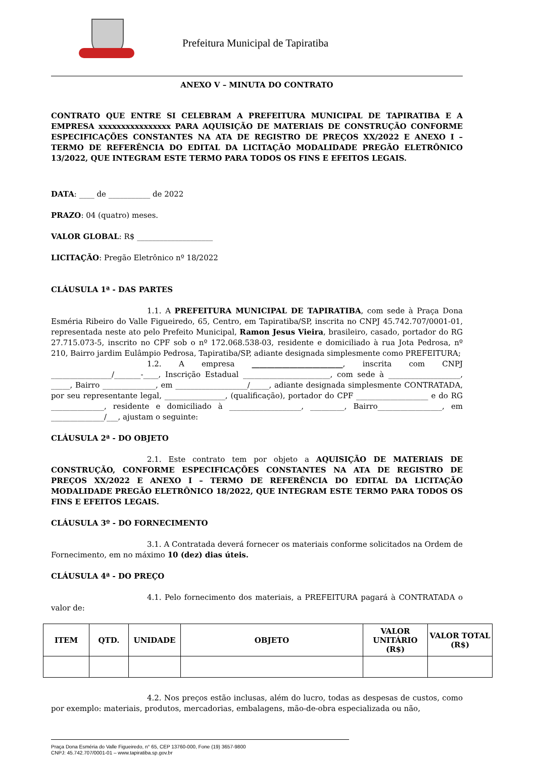Prefeitura Municipal de Tapiratiba
ANEXO V – MINUTA DO CONTRATO
CONTRATO QUE ENTRE SI CELEBRAM A PREFEITURA MUNICIPAL DE TAPIRATIBA E A EMPRESA xxxxxxxxxxxxxxxx PARA AQUISIÇÃO DE MATERIAIS DE CONSTRUÇÃO CONFORME ESPECIFICAÇÕES CONSTANTES NA ATA DE REGISTRO DE PREÇOS XX/2022 E ANEXO I – TERMO DE REFERÊNCIA DO EDITAL DA LICITAÇÃO MODALIDADE PREGÃO ELETRÔNICO 13/2022, QUE INTEGRAM ESTE TERMO PARA TODOS OS FINS E EFEITOS LEGAIS.
DATA: ____ de ___________ de 2022
PRAZO: 04 (quatro) meses.
VALOR GLOBAL: R$ ____________________
LICITAÇÃO: Pregão Eletrônico nº 18/2022
CLÁUSULA 1ª - DAS PARTES
1.1. A PREFEITURA MUNICIPAL DE TAPIRATIBA, com sede à Praça Dona Esméria Ribeiro do Valle Figueiredo, 65, Centro, em Tapiratiba/SP, inscrita no CNPJ 45.742.707/0001-01, representada neste ato pelo Prefeito Municipal, Ramon Jesus Vieira, brasileiro, casado, portador do RG 27.715.073-5, inscrito no CPF sob o nº 172.068.538-03, residente e domiciliado à rua Jota Pedrosa, nº 210, Bairro jardim Eulâmpio Pedrosa, Tapiratiba/SP, adiante designada simplesmente como PREFEITURA;
1.2. A empresa ________________________, inscrita com CNPJ ________________/_______-____, Inscrição Estadual _______________________, com sede à ___________________, _____, Bairro ______________, em ___________________/_____, adiante designada simplesmente CONTRATADA, por seu representante legal, ________________, (qualificação), portador do CPF ___________________ e do RG ______________, residente e domiciliado à ___________________, _________, Bairro_________________, em ______________/___, ajustam o seguinte:
CLÁUSULA 2ª - DO OBJETO
2.1. Este contrato tem por objeto a AQUISIÇÃO DE MATERIAIS DE CONSTRUÇÃO, CONFORME ESPECIFICAÇÕES CONSTANTES NA ATA DE REGISTRO DE PREÇOS XX/2022 E ANEXO I – TERMO DE REFERÊNCIA DO EDITAL DA LICITAÇÃO MODALIDADE PREGÃO ELETRÔNICO 18/2022, QUE INTEGRAM ESTE TERMO PARA TODOS OS FINS E EFEITOS LEGAIS.
CLÁUSULA 3º - DO FORNECIMENTO
3.1. A Contratada deverá fornecer os materiais conforme solicitados na Ordem de Fornecimento, em no máximo 10 (dez) dias úteis.
CLÁUSULA 4ª - DO PREÇO
4.1. Pelo fornecimento dos materiais, a PREFEITURA pagará à CONTRATADA o valor de:
| ITEM | QTD. | UNIDADE | OBJETO | VALOR UNITÁRIO (R$) | VALOR TOTAL (R$) |
| --- | --- | --- | --- | --- | --- |
4.2. Nos preços estão inclusas, além do lucro, todas as despesas de custos, como por exemplo: materiais, produtos, mercadorias, embalagens, mão-de-obra especializada ou não,
Praça Dona Esméria do Valle Figueiredo, n° 65, CEP 13760-000, Fone (19) 3657-9800
CNPJ: 45.742.707/0001-01 – www.tapiratiba.sp.gov.br